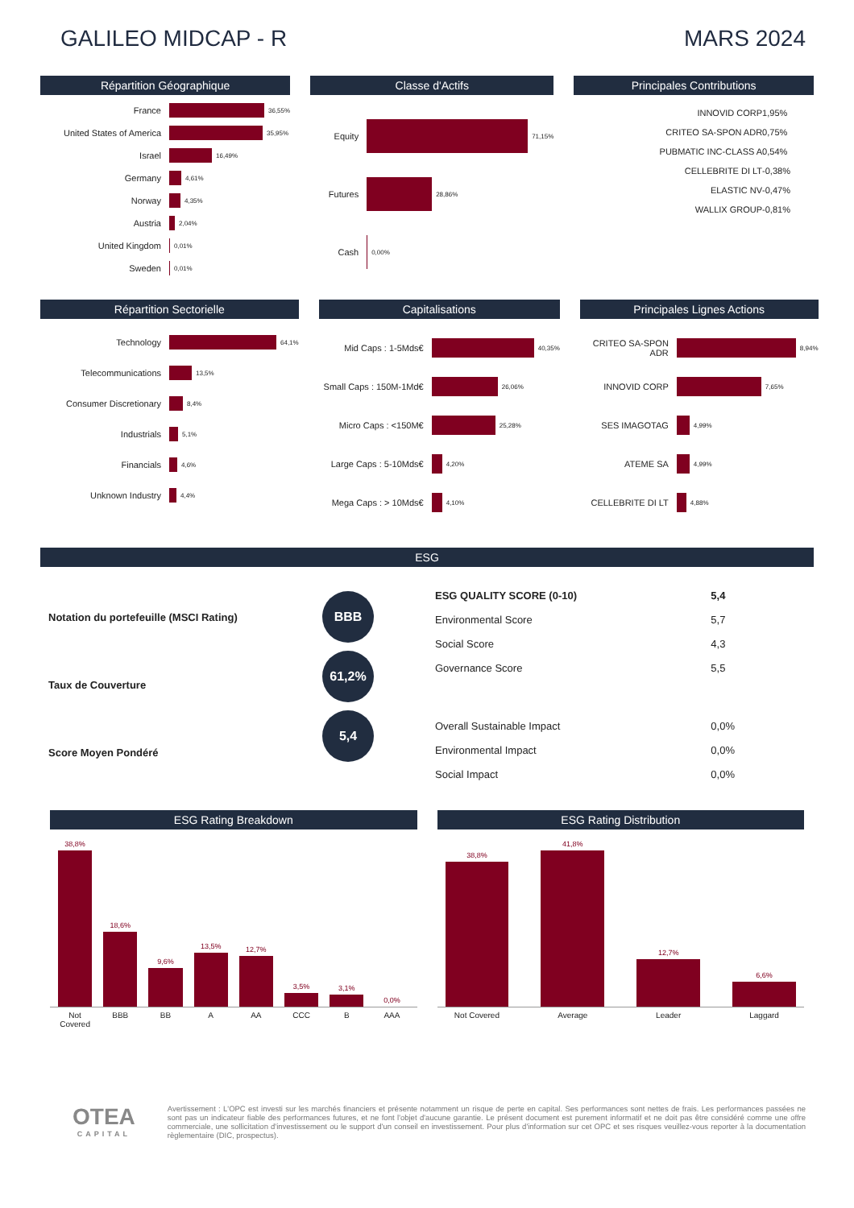GALILEO MIDCAP - R MARS 2024
Répartition Géographique
France 36,55%
United States of America 35,95%
Israel 16,49%
Germany 4,61%
Norway 4,35%
Austria 2,04%
United Kingdom 0,01%
Sweden 0,01%
Classe d'Actifs
Equity 71,15%
Futures 28,86%
Cash 0,00%
Principales Contributions
| INNOVID CORP | 1,95% |
| CRITEO SA-SPON ADR | 0,75% |
| PUBMATIC INC-CLASS A | 0,54% |
| CELLEBRITE DI LT | -0,38% |
| ELASTIC NV | -0,47% |
| WALLIX GROUP | -0,81% |
Répartition Sectorielle
Technology 64,1%
Telecommunications 13,5%
Consumer Discretionary 8,4%
Industrials 5,1%
Financials 4,6%
Unknown Industry 4,4%
Capitalisations
Mid Caps : 1-5Mds€ 40,35%
Small Caps : 150M-1Md€ 26,06%
Micro Caps : <150M€ 25,28%
Large Caps : 5-10Mds€ 4,20%
Mega Caps : > 10Mds€ 4,10%
Principales Lignes Actions
CRITEO SA-SPON ADR 8,94%
INNOVID CORP 7,65%
SES IMAGOTAG 4,99%
ATEME SA 4,99%
CELLEBRITE DI LT 4,88%
ESG
Notation du portefeuille (MSCI Rating)
Taux de Couverture
Score Moyen Pondéré
BBB
61,2%
5,4
| ESG QUALITY SCORE (0-10) | 5,4 |
| Environmental Score | 5,7 |
| Social Score | 4,3 |
| Governance Score | 5,5 |
| Overall Sustainable Impact | 0,0% |
| Environmental Impact | 0,0% |
| Social Impact | 0,0% |
ESG Rating Breakdown
38,8%
18,6%
9,6%
13,5%
12,7%
3,5%
3,1%
0,0%
Not Covered BBB BB A AA CCC B AAA
ESG Rating Distribution
38,8%
41,8%
12,7%
6,6%
Not Covered Average Leader Laggard
OTEA
CAPITAL
Avertissement : L'OPC est investi sur les marchés financiers et présente notamment un risque de perte en capital. Ses performances sont nettes de frais. Les performances passées ne sont pas un indicateur fiable des performances futures, et ne font l'objet d'aucune garantie. Le présent document est purement informatif et ne doit pas être considéré comme une offre commerciale, une sollicitation d'investissement ou le support d'un conseil en investissement. Pour plus d'information sur cet OPC et ses risques veuillez-vous reporter à la documentation règlementaire (DIC, prospectus).